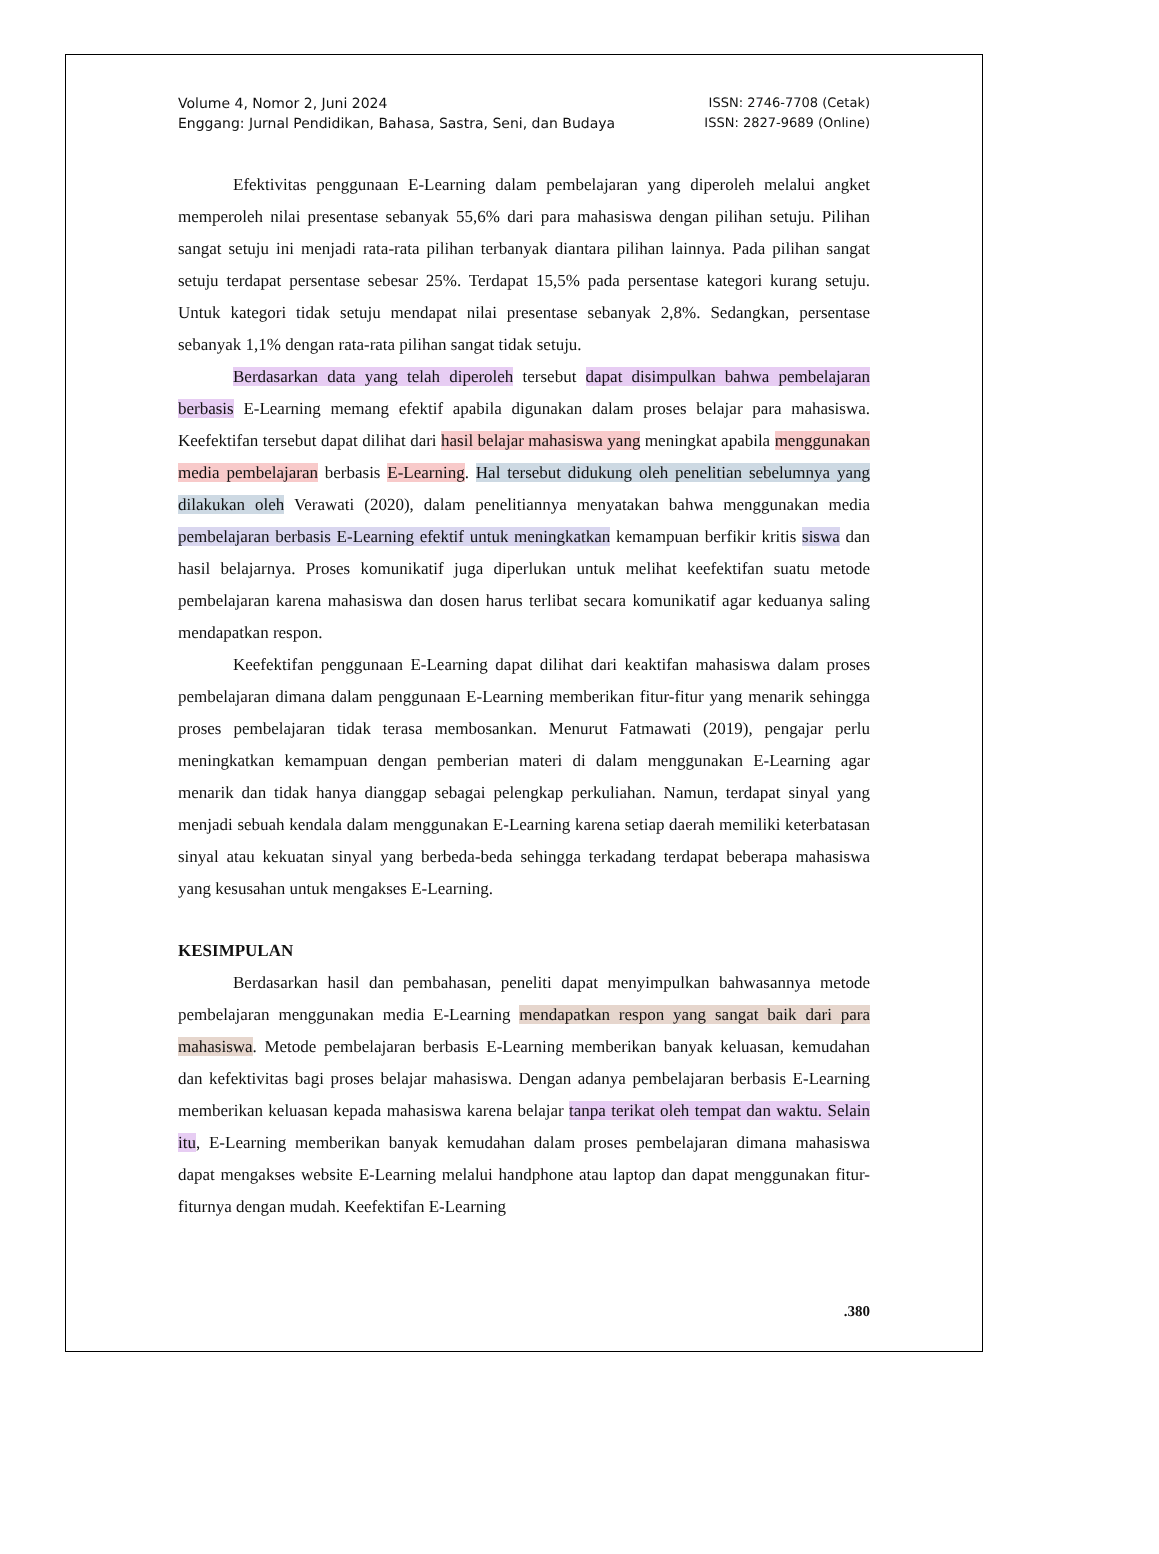Volume 4, Nomor 2, Juni 2024
Enggang: Jurnal Pendidikan, Bahasa, Sastra, Seni, dan Budaya
ISSN: 2746-7708 (Cetak)
ISSN: 2827-9689 (Online)
Efektivitas penggunaan E-Learning dalam pembelajaran yang diperoleh melalui angket memperoleh nilai presentase sebanyak 55,6% dari para mahasiswa dengan pilihan setuju. Pilihan sangat setuju ini menjadi rata-rata pilihan terbanyak diantara pilihan lainnya. Pada pilihan sangat setuju terdapat persentase sebesar 25%. Terdapat 15,5% pada persentase kategori kurang setuju. Untuk kategori tidak setuju mendapat nilai presentase sebanyak 2,8%. Sedangkan, persentase sebanyak 1,1% dengan rata-rata pilihan sangat tidak setuju.
Berdasarkan data yang telah diperoleh tersebut dapat disimpulkan bahwa pembelajaran berbasis E-Learning memang efektif apabila digunakan dalam proses belajar para mahasiswa. Keefektifan tersebut dapat dilihat dari hasil belajar mahasiswa yang meningkat apabila menggunakan media pembelajaran berbasis E-Learning. Hal tersebut didukung oleh penelitian sebelumnya yang dilakukan oleh Verawati (2020), dalam penelitiannya menyatakan bahwa menggunakan media pembelajaran berbasis E-Learning efektif untuk meningkatkan kemampuan berfikir kritis siswa dan hasil belajarnya. Proses komunikatif juga diperlukan untuk melihat keefektifan suatu metode pembelajaran karena mahasiswa dan dosen harus terlibat secara komunikatif agar keduanya saling mendapatkan respon.
Keefektifan penggunaan E-Learning dapat dilihat dari keaktifan mahasiswa dalam proses pembelajaran dimana dalam penggunaan E-Learning memberikan fitur-fitur yang menarik sehingga proses pembelajaran tidak terasa membosankan. Menurut Fatmawati (2019), pengajar perlu meningkatkan kemampuan dengan pemberian materi di dalam menggunakan E-Learning agar menarik dan tidak hanya dianggap sebagai pelengkap perkuliahan. Namun, terdapat sinyal yang menjadi sebuah kendala dalam menggunakan E-Learning karena setiap daerah memiliki keterbatasan sinyal atau kekuatan sinyal yang berbeda-beda sehingga terkadang terdapat beberapa mahasiswa yang kesusahan untuk mengakses E-Learning.
KESIMPULAN
Berdasarkan hasil dan pembahasan, peneliti dapat menyimpulkan bahwasannya metode pembelajaran menggunakan media E-Learning mendapatkan respon yang sangat baik dari para mahasiswa. Metode pembelajaran berbasis E-Learning memberikan banyak keluasan, kemudahan dan kefektivitas bagi proses belajar mahasiswa. Dengan adanya pembelajaran berbasis E-Learning memberikan keluasan kepada mahasiswa karena belajar tanpa terikat oleh tempat dan waktu. Selain itu, E-Learning memberikan banyak kemudahan dalam proses pembelajaran dimana mahasiswa dapat mengakses website E-Learning melalui handphone atau laptop dan dapat menggunakan fitur-fiturnya dengan mudah. Keefektifan E-Learning
.380